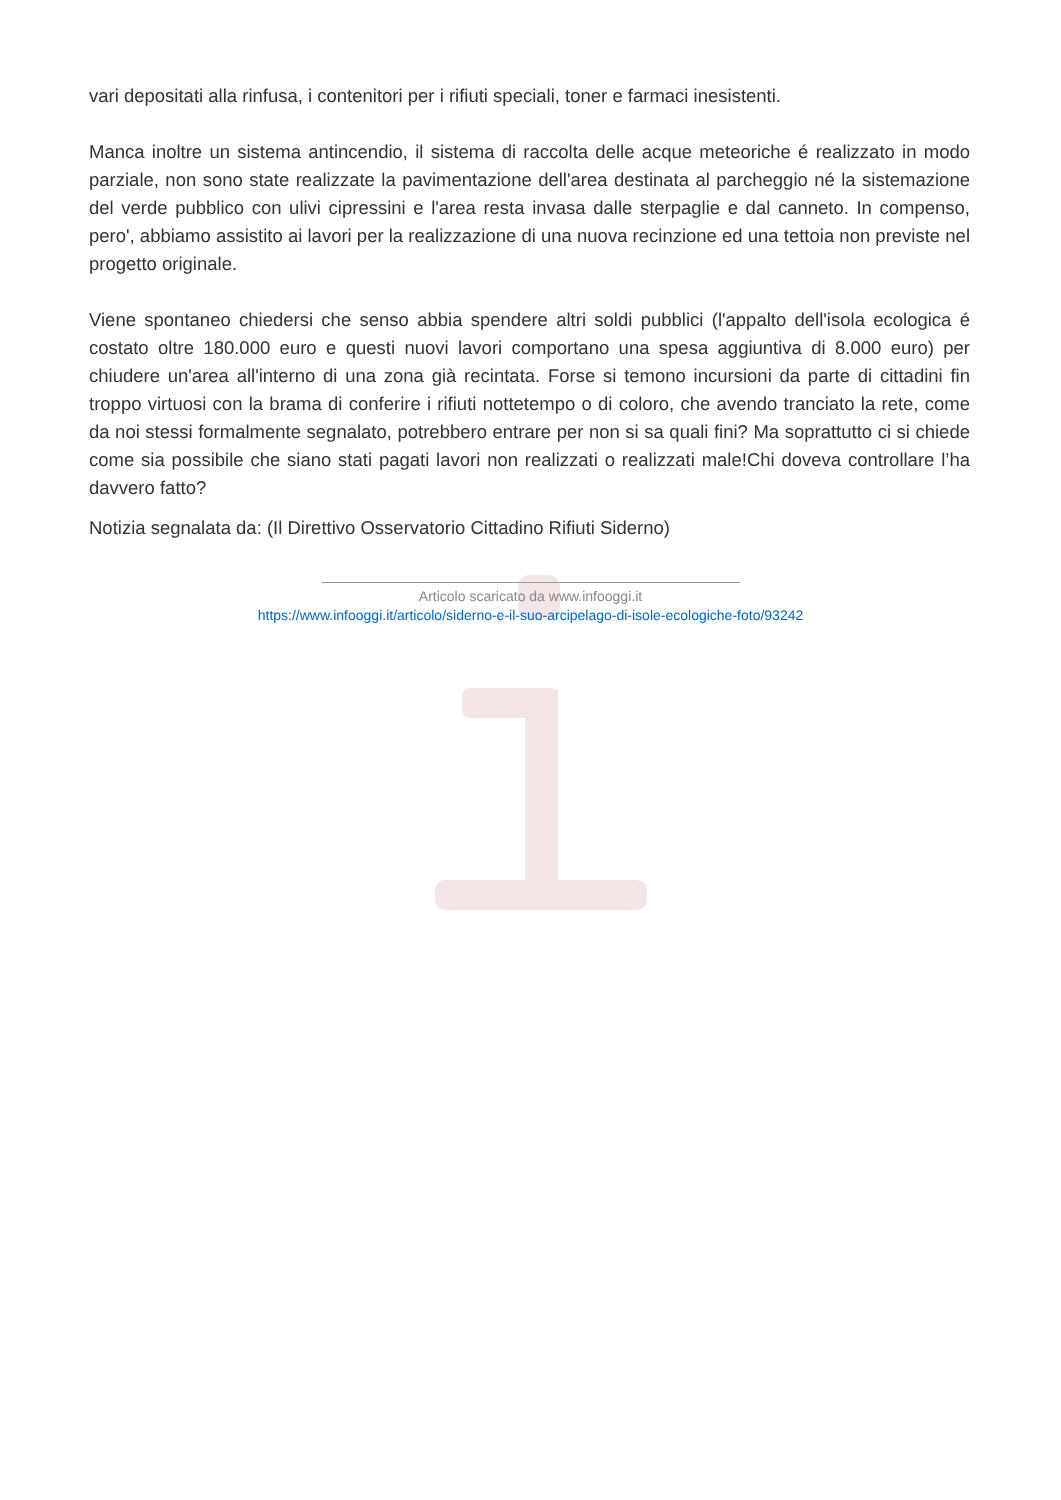vari depositati alla rinfusa, i contenitori per i rifiuti speciali, toner e farmaci inesistenti.
Manca inoltre un sistema antincendio, il sistema di raccolta delle acque meteoriche é realizzato in modo parziale, non sono state realizzate la pavimentazione dell'area destinata al parcheggio né la sistemazione del verde pubblico con ulivi cipressini e l'area resta invasa dalle sterpaglie e dal canneto. In compenso, pero', abbiamo assistito ai lavori per la realizzazione di una nuova recinzione ed una tettoia non previste nel progetto originale.
Viene spontaneo chiedersi che senso abbia spendere altri soldi pubblici (l'appalto dell'isola ecologica é costato oltre 180.000 euro e questi nuovi lavori comportano una spesa aggiuntiva di 8.000 euro) per chiudere un'area all'interno di una zona già recintata. Forse si temono incursioni da parte di cittadini fin troppo virtuosi con la brama di conferire i rifiuti nottetempo o di coloro, che avendo tranciato la rete, come da noi stessi formalmente segnalato, potrebbero entrare per non si sa quali fini? Ma soprattutto ci si chiede come sia possibile che siano stati pagati lavori non realizzati o realizzati male!Chi doveva controllare l’ha davvero fatto?
Notizia segnalata da: (Il Direttivo Osservatorio Cittadino Rifiuti Siderno)
Articolo scaricato da www.infooggi.it
https://www.infooggi.it/articolo/siderno-e-il-suo-arcipelago-di-isole-ecologiche-foto/93242